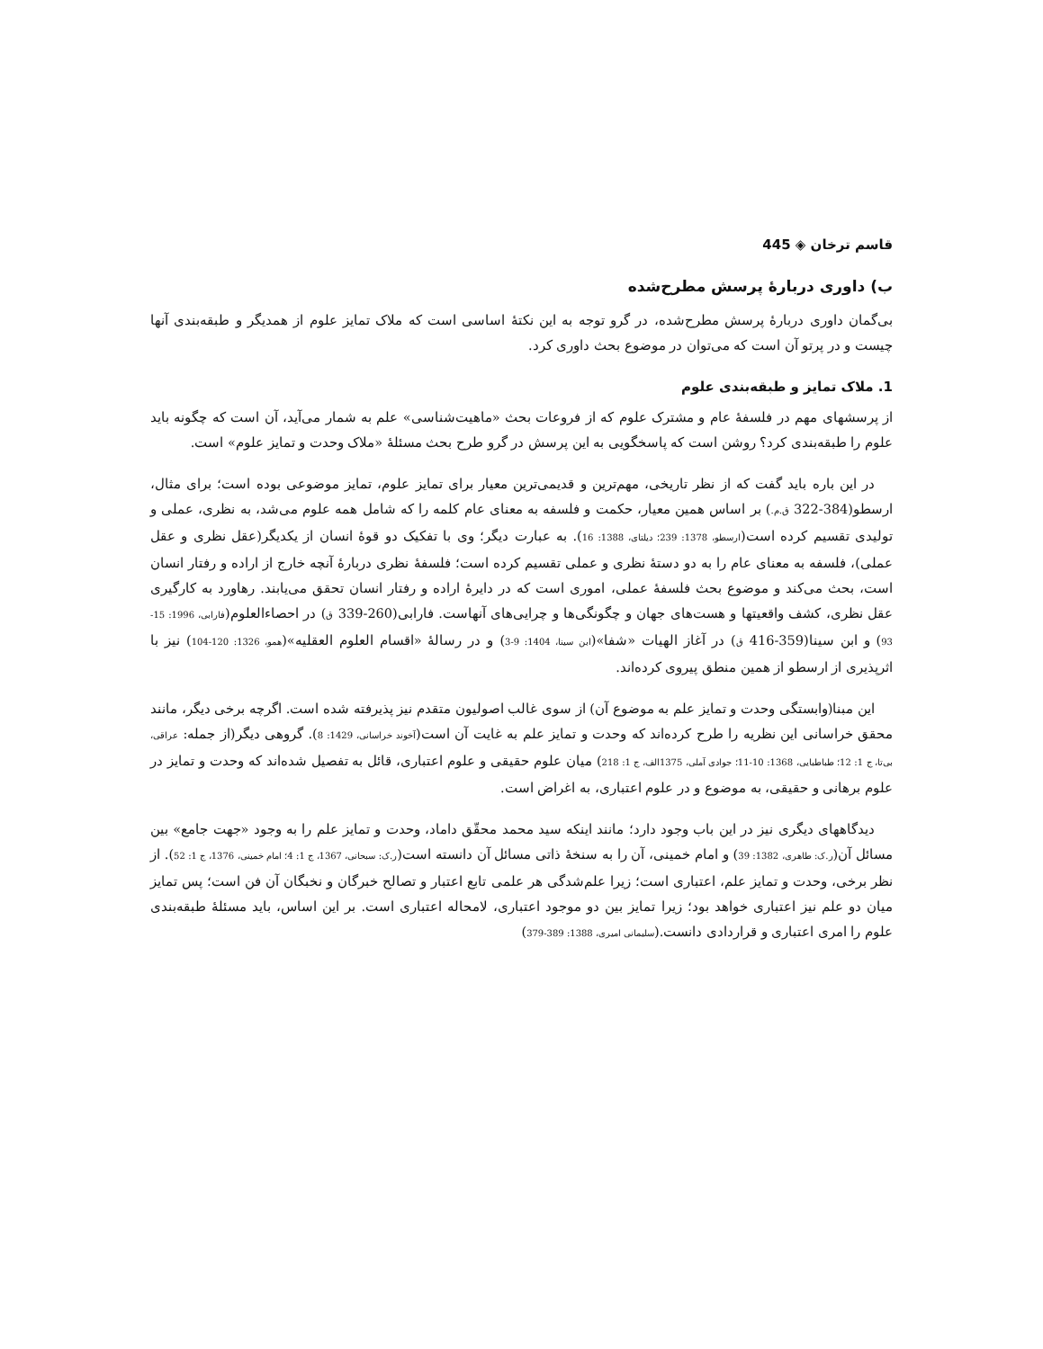قاسم ترخان ◈ 445
ب) داوری دربارهٔ پرسش مطرح‌شده
بی‌گمان داوری دربارهٔ پرسش مطرح‌شده، در گرو توجه به این نکتهٔ اساسی است که ملاک تمایز علوم از همدیگر و طبقه‌بندی آنها چیست و در پرتو آن است که می‌توان در موضوع بحث داوری کرد.
1. ملاک تمایز و طبقه‌بندی علوم
از پرسشهای مهم در فلسفهٔ عام و مشترک علوم که از فروعات بحث «ماهیت‌شناسی» علم به شمار می‌آید، آن است که چگونه باید علوم را طبقه‌بندی کرد؟ روشن است که پاسخگویی به این پرسش در گرو طرح بحث مسئلهٔ «ملاک وحدت و تمایز علوم» است.
در این باره باید گفت که از نظر تاریخی، مهم‌ترین و قدیمی‌ترین معیار برای تمایز علوم، تمایز موضوعی بوده است؛ برای مثال، ارسطو(384-322 ق.م.) بر اساس همین معیار، حکمت و فلسفه به معنای عام کلمه را که شامل همه علوم می‌شد، به نظری، عملی و تولیدی تقسیم کرده است(ارسطو، 1378: 239؛ دیلتای، 1388: 16). به عبارت دیگر؛ وی با تفکیک دو قوهٔ انسان از یکدیگر(عقل نظری و عقل عملی)، فلسفه به معنای عام را به دو دستهٔ نظری و عملی تقسیم کرده است؛ فلسفهٔ نظری دربارهٔ آنچه خارج از اراده و رفتار انسان است، بحث می‌کند و موضوع بحث فلسفهٔ عملی، اموری است که در دایرهٔ اراده و رفتار انسان تحقق می‌یابند. رهاورد به کارگیری عقل نظری، کشف واقعیتها و هست‌های جهان و چگونگی‌ها و چرایی‌های آنهاست. فارابی(260-339 ق) در احصاءالعلوم(فارابی، 1996: 15-93) و ابن سینا(359-416 ق) در آغاز الهیات «شفا»(ابن سینا، 1404: 9-3) و در رسالهٔ «اقسام العلوم العقلیه»(همو، 1326: 120-104) نیز با اثرپذیری از ارسطو از همین منطق پیروی کرده‌اند.
این مبنا(وابستگی وحدت و تمایز علم به موضوع آن) از سوی غالب اصولیون متقدم نیز پذیرفته شده است. اگرچه برخی دیگر، مانند محقق خراسانی این نظریه را طرح کرده‌اند که وحدت و تمایز علم به غایت آن است(آخوند خراسانی، 1429: 8). گروهی دیگر(از جمله: عراقی، بی‌تا، ج 1: 12؛ طباطبایی، 1368: 10-11؛ جوادی آملی، 1375الف، ج 1: 218) میان علوم حقیقی و علوم اعتباری، قائل به تفصیل شده‌اند که وحدت و تمایز در علوم برهانی و حقیقی، به موضوع و در علوم اعتباری، به اغراض است.
دیدگاههای دیگری نیز در این باب وجود دارد؛ مانند اینکه سید محمد محقّق داماد، وحدت و تمایز علم را به وجود «جهت جامع» بین مسائل آن(ر.ک: طاهری، 1382: 39) و امام خمینی، آن را به سنخهٔ ذاتی مسائل آن دانسته است(ر.ک: سبحانی، 1367، ج 1: 4؛ امام خمینی، 1376، ج 1: 52). از نظر برخی، وحدت و تمایز علم، اعتباری است؛ زیرا علم‌شدگی هر علمی تابع اعتبار و تصالح خبرگان و نخبگان آن فن است؛ پس تمایز میان دو علم نیز اعتباری خواهد بود؛ زیرا تمایز بین دو موجود اعتباری، لامحاله اعتباری است. بر این اساس، باید مسئلهٔ طبقه‌بندی علوم را امری اعتباری و قراردادی دانست.(سلیمانی امیری، 1388: 389-379)